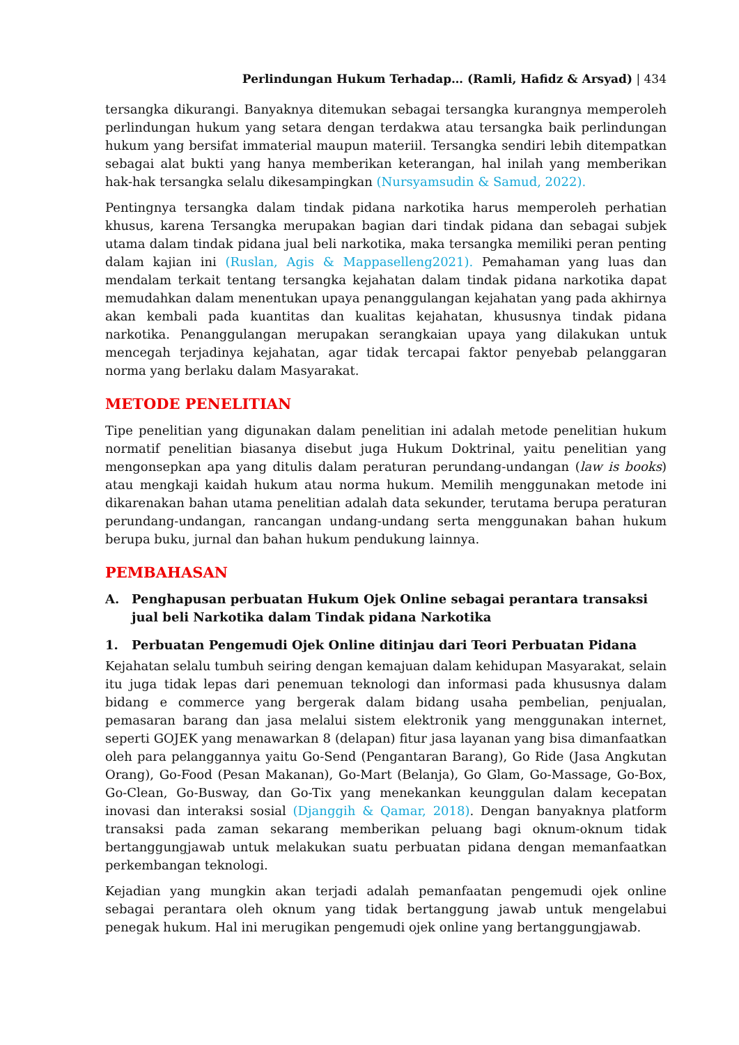Perlindungan Hukum Terhadap… (Ramli, Hafidz & Arsyad) | 434
tersangka dikurangi. Banyaknya ditemukan sebagai tersangka kurangnya memperoleh perlindungan hukum yang setara dengan terdakwa atau tersangka baik perlindungan hukum yang bersifat immaterial maupun materiil. Tersangka sendiri lebih ditempatkan sebagai alat bukti yang hanya memberikan keterangan, hal inilah yang memberikan hak-hak tersangka selalu dikesampingkan (Nursyamsudin & Samud, 2022).
Pentingnya tersangka dalam tindak pidana narkotika harus memperoleh perhatian khusus, karena Tersangka merupakan bagian dari tindak pidana dan sebagai subjek utama dalam tindak pidana jual beli narkotika, maka tersangka memiliki peran penting dalam kajian ini (Ruslan, Agis & Mappaselleng2021). Pemahaman yang luas dan mendalam terkait tentang tersangka kejahatan dalam tindak pidana narkotika dapat memudahkan dalam menentukan upaya penanggulangan kejahatan yang pada akhirnya akan kembali pada kuantitas dan kualitas kejahatan, khususnya tindak pidana narkotika. Penanggulangan merupakan serangkaian upaya yang dilakukan untuk mencegah terjadinya kejahatan, agar tidak tercapai faktor penyebab pelanggaran norma yang berlaku dalam Masyarakat.
METODE PENELITIAN
Tipe penelitian yang digunakan dalam penelitian ini adalah metode penelitian hukum normatif penelitian biasanya disebut juga Hukum Doktrinal, yaitu penelitian yang mengonsepkan apa yang ditulis dalam peraturan perundang-undangan (law is books) atau mengkaji kaidah hukum atau norma hukum. Memilih menggunakan metode ini dikarenakan bahan utama penelitian adalah data sekunder, terutama berupa peraturan perundang-undangan, rancangan undang-undang serta menggunakan bahan hukum berupa buku, jurnal dan bahan hukum pendukung lainnya.
PEMBAHASAN
A. Penghapusan perbuatan Hukum Ojek Online sebagai perantara transaksi jual beli Narkotika dalam Tindak pidana Narkotika
1. Perbuatan Pengemudi Ojek Online ditinjau dari Teori Perbuatan Pidana
Kejahatan selalu tumbuh seiring dengan kemajuan dalam kehidupan Masyarakat, selain itu juga tidak lepas dari penemuan teknologi dan informasi pada khususnya dalam bidang e commerce yang bergerak dalam bidang usaha pembelian, penjualan, pemasaran barang dan jasa melalui sistem elektronik yang menggunakan internet, seperti GOJEK yang menawarkan 8 (delapan) fitur jasa layanan yang bisa dimanfaatkan oleh para pelanggannya yaitu Go-Send (Pengantaran Barang), Go Ride (Jasa Angkutan Orang), Go-Food (Pesan Makanan), Go-Mart (Belanja), Go Glam, Go-Massage, Go-Box, Go-Clean, Go-Busway, dan Go-Tix yang menekankan keunggulan dalam kecepatan inovasi dan interaksi sosial (Djanggih & Qamar, 2018). Dengan banyaknya platform transaksi pada zaman sekarang memberikan peluang bagi oknum-oknum tidak bertanggungjawab untuk melakukan suatu perbuatan pidana dengan memanfaatkan perkembangan teknologi.
Kejadian yang mungkin akan terjadi adalah pemanfaatan pengemudi ojek online sebagai perantara oleh oknum yang tidak bertanggung jawab untuk mengelabui penegak hukum. Hal ini merugikan pengemudi ojek online yang bertanggungjawab.